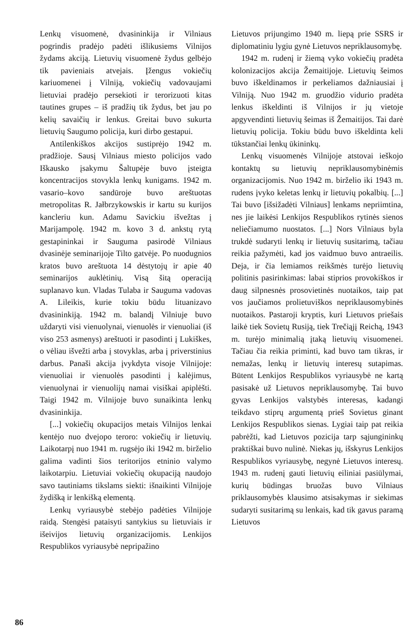Lenkų visuomenė, dvasininkija ir Vilniaus pogrindis pradėjo padėti išlikusiems Vilnijos žydams akciją. Lietuvių visuomenė žydus gelbėjo tik pavieniais atvejais. Įžengus vokiečių kariuomenei į Vilniją, vokiečių vadovaujami lietuviai pradėjo persekioti ir terorizuoti kitas tautines grupes – iš pradžių tik žydus, bet jau po kelių savaičių ir lenkus. Greitai buvo sukurta lietuvių Saugumo policija, kuri dirbo gestapui.
Antilenkiškos akcijos sustiprėjo 1942 m. pradžioje. Sausį Vilniaus miesto policijos vado Iškausko įsakymu Šaltupėje buvo įsteigta koncentracijos stovykla lenkų kunigams. 1942 m. vasario–kovo sandūroje buvo areštuotas metropolitas R. Jałbrzykowskis ir kartu su kurijos kancleriu kun. Adamu Savickiu išvežtas į Marijampolę. 1942 m. kovo 3 d. ankstų rytą gestapininkai ir Sauguma pasirodė Vilniaus dvasinėje seminarijoje Tilto gatvėje. Po nuodugnios kratos buvo areštuota 14 dėstytojų ir apie 40 seminarijos auklėtinių. Visą šitą operaciją suplanavo kun. Vladas Tulaba ir Sauguma vadovas A. Lileikis, kurie tokiu būdu lituanizavo dvasininkiją. 1942 m. balandį Vilniuje buvo uždaryti visi vienuolynai, vienuolės ir vienuoliai (iš viso 253 asmenys) areštuoti ir pasodinti į Lukiškes, o vėliau išvežti arba į stovyklas, arba į priverstinius darbus. Panaši akcija įvykdyta visoje Vilnijoje: vienuoliai ir vienuolės pasodinti į kalėjimus, vienuolynai ir vienuolijų namai visiškai apiplėšti. Taigi 1942 m. Vilnijoje buvo sunaikinta lenkų dvasininkija.
[...] vokiečių okupacijos metais Vilnijos lenkai kentėjo nuo dvejopo teroro: vokiečių ir lietuvių. Laikotarpį nuo 1941 m. rugsėjo iki 1942 m. birželio galima vadinti šios teritorijos etninio valymo laikotarpiu. Lietuviai vokiečių okupaciją naudojo savo tautiniams tikslams siekti: išnaikinti Vilnijoje žydišką ir lenkišką elementą.
Lenkų vyriausybė stebėjo padėties Vilnijoje raidą. Stengėsi pataisyti santykius su lietuviais ir išeivijos lietuvių organizacijomis. Lenkijos Respublikos vyriausybė nepripažino
Lietuvos prijungimo 1940 m. liepą prie SSRS ir diplomatiniu lygiu gynė Lietuvos nepriklausomybę.
1942 m. rudenį ir žiemą vyko vokiečių pradėta kolonizacijos akcija Žemaitijoje. Lietuvių šeimos buvo iškeldinamos ir perkeliamos dažniausiai į Vilniją. Nuo 1942 m. gruodžio vidurio pradėta lenkus iškeldinti iš Vilnijos ir jų vietoje apgyvendinti lietuvių šeimas iš Žemaitijos. Tai darė lietuvių policija. Tokiu būdu buvo iškeldinta keli tūkstančiai lenkų ūkininkų.
Lenkų visuomenės Vilnijoje atstovai ieškojo kontaktų su lietuvių nepriklausomybinėmis organizacijomis. Nuo 1942 m. birželio iki 1943 m. rudens įvyko keletas lenkų ir lietuvių pokalbių. [...] Tai buvo [išsižadėti Vilniaus] lenkams nepriimtina, nes jie laikėsi Lenkijos Respublikos rytinės sienos neliečiamumo nuostatos. [...] Nors Vilniaus byla trukdė sudaryti lenkų ir lietuvių susitarimą, tačiau reikia pažymėti, kad jos vaidmuo buvo antraeilis. Deja, ir čia lemiamos reikšmės turėjo lietuvių politinis pasirinkimas: labai stiprios provokiškos ir daug silpnesnės prosovietinės nuotaikos, taip pat vos jaučiamos prolietuviškos nepriklausomybinės nuotaikos. Pastaroji kryptis, kuri Lietuvos priešais laikė tiek Sovietų Rusiją, tiek Trečiąjį Reichą, 1943 m. turėjo minimalią įtaką lietuvių visuomenei. Tačiau čia reikia priminti, kad buvo tam tikras, ir nemažas, lenkų ir lietuvių interesų sutapimas. Būtent Lenkijos Respublikos vyriausybė ne kartą pasisakė už Lietuvos nepriklausomybę. Tai buvo gyvas Lenkijos valstybės interesas, kadangi teikdavo stiprų argumentą prieš Sovietus ginant Lenkijos Respublikos sienas. Lygiai taip pat reikia pabrėžti, kad Lietuvos pozicija tarp sąjungininkų praktiškai buvo nulinė. Niekas jų, išskyrus Lenkijos Respublikos vyriausybę, negynė Lietuvos interesų. 1943 m. rudenį gauti lietuvių eiliniai pasiūlymai, kurių būdingas bruožas buvo Vilniaus priklausomybės klausimo atsisakymas ir siekimas sudaryti susitarimą su lenkais, kad tik gavus paramą Lietuvos
86